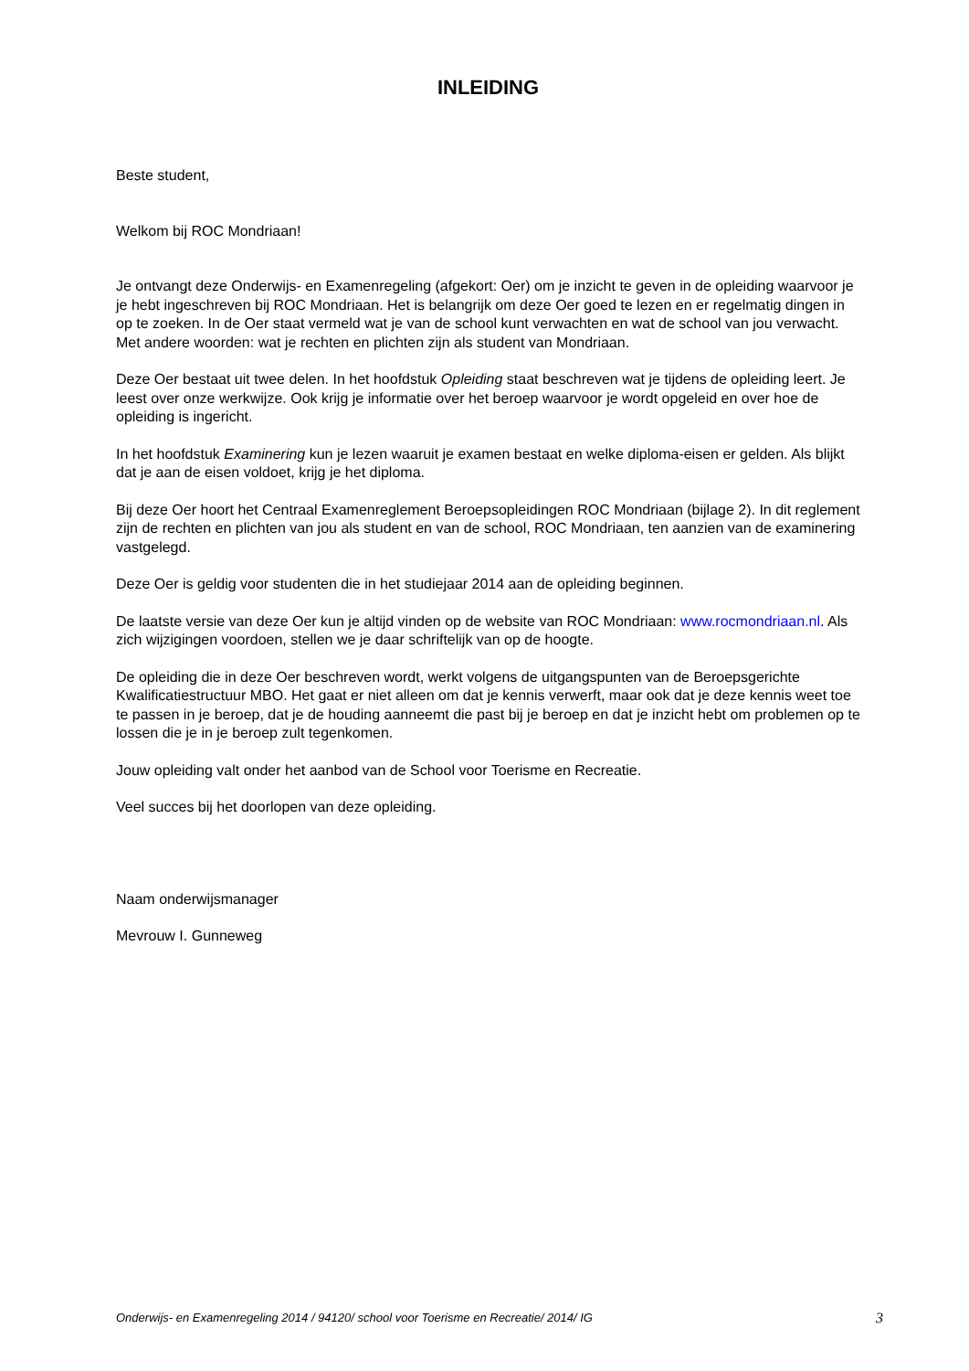INLEIDING
Beste student,
Welkom bij ROC Mondriaan!
Je ontvangt deze Onderwijs- en Examenregeling (afgekort: Oer) om je inzicht te geven in de opleiding waarvoor je je hebt ingeschreven bij ROC Mondriaan. Het is belangrijk om deze Oer goed te lezen en er regelmatig dingen in op te zoeken. In de Oer staat vermeld wat je van de school kunt verwachten en wat de school van jou verwacht. Met andere woorden: wat je rechten en plichten zijn als student van Mondriaan.
Deze Oer bestaat uit twee delen. In het hoofdstuk Opleiding staat beschreven wat je tijdens de opleiding leert. Je leest over onze werkwijze. Ook krijg je informatie over het beroep waarvoor je wordt opgeleid en over hoe de opleiding is ingericht.
In het hoofdstuk Examinering kun je lezen waaruit je examen bestaat en welke diploma-eisen er gelden. Als blijkt dat je aan de eisen voldoet, krijg je het diploma.
Bij deze Oer hoort het Centraal Examenreglement Beroepsopleidingen ROC Mondriaan (bijlage 2). In dit reglement zijn de rechten en plichten van jou als student en van de school, ROC Mondriaan, ten aanzien van de examinering vastgelegd.
Deze Oer is geldig voor studenten die in het studiejaar 2014 aan de opleiding beginnen.
De laatste versie van deze Oer kun je altijd vinden op de website van ROC Mondriaan: www.rocmondriaan.nl. Als zich wijzigingen voordoen, stellen we je daar schriftelijk van op de hoogte.
De opleiding die in deze Oer beschreven wordt, werkt volgens de uitgangspunten van de Beroepsgerichte Kwalificatiestructuur MBO. Het gaat er niet alleen om dat je kennis verwerft, maar ook dat je deze kennis weet toe te passen in je beroep, dat je de houding aanneemt die past bij je beroep en dat je inzicht hebt om problemen op te lossen die je in je beroep zult tegenkomen.
Jouw opleiding valt onder het aanbod van de School voor Toerisme en Recreatie.
Veel succes bij het doorlopen van deze opleiding.
Naam onderwijsmanager
Mevrouw I. Gunneweg
Onderwijs- en Examenregeling 2014 / 94120/ school voor Toerisme en Recreatie/ 2014/ IG 3